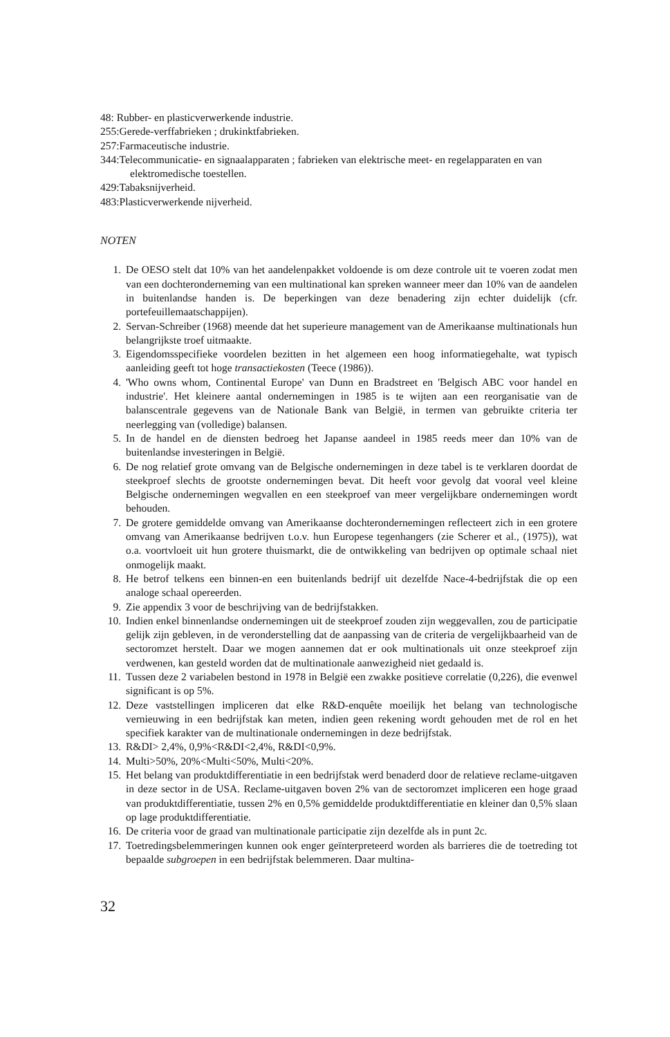48: Rubber- en plasticverwerkende industrie.
255:Gerede-verffabrieken ; drukinktfabrieken.
257:Farmaceutische industrie.
344:Telecommunicatie- en signaalapparaten ; fabrieken van elektrische meet- en regelapparaten en van elektromedische toestellen.
429:Tabaksnijverheid.
483:Plasticverwerkende nijverheid.
NOTEN
1. De OESO stelt dat 10% van het aandelenpakket voldoende is om deze controle uit te voeren zodat men van een dochteronderneming van een multinational kan spreken wanneer meer dan 10% van de aandelen in buitenlandse handen is. De beperkingen van deze benadering zijn echter duidelijk (cfr. portefeuillemaatschappijen).
2. Servan-Schreiber (1968) meende dat het superieure management van de Amerikaanse multinationals hun belangrijkste troef uitmaakte.
3. Eigendomsspecifieke voordelen bezitten in het algemeen een hoog informatiegehalte, wat typisch aanleiding geeft tot hoge transactiekosten (Teece (1986)).
4. 'Who owns whom, Continental Europe' van Dunn en Bradstreet en 'Belgisch ABC voor handel en industrie'. Het kleinere aantal ondernemingen in 1985 is te wijten aan een reorganisatie van de balanscentrale gegevens van de Nationale Bank van België, in termen van gebruikte criteria ter neerlegging van (volledige) balansen.
5. In de handel en de diensten bedroeg het Japanse aandeel in 1985 reeds meer dan 10% van de buitenlandse investeringen in België.
6. De nog relatief grote omvang van de Belgische ondernemingen in deze tabel is te verklaren doordat de steekproef slechts de grootste ondernemingen bevat. Dit heeft voor gevolg dat vooral veel kleine Belgische ondernemingen wegvallen en een steekproef van meer vergelijkbare ondernemingen wordt behouden.
7. De grotere gemiddelde omvang van Amerikaanse dochterondernemingen reflecteert zich in een grotere omvang van Amerikaanse bedrijven t.o.v. hun Europese tegenhangers (zie Scherer et al., (1975)), wat o.a. voortvloeit uit hun grotere thuismarkt, die de ontwikkeling van bedrijven op optimale schaal niet onmogelijk maakt.
8. He betrof telkens een binnen-en een buitenlands bedrijf uit dezelfde Nace-4-bedrijfstak die op een analoge schaal opereerden.
9. Zie appendix 3 voor de beschrijving van de bedrijfstakken.
10. Indien enkel binnenlandse ondernemingen uit de steekproef zouden zijn weggevallen, zou de participatie gelijk zijn gebleven, in de veronderstelling dat de aanpassing van de criteria de vergelijkbaarheid van de sectoromzet herstelt. Daar we mogen aannemen dat er ook multinationals uit onze steekproef zijn verdwenen, kan gesteld worden dat de multinationale aanwezigheid niet gedaald is.
11. Tussen deze 2 variabelen bestond in 1978 in België een zwakke positieve correlatie (0,226), die evenwel significant is op 5%.
12. Deze vaststellingen impliceren dat elke R&D-enquête moeilijk het belang van technologische vernieuwing in een bedrijfstak kan meten, indien geen rekening wordt gehouden met de rol en het specifiek karakter van de multinationale ondernemingen in deze bedrijfstak.
13. R&DI> 2,4%, 0,9%<R&DI<2,4%, R&DI<0,9%.
14. Multi>50%, 20%<Multi<50%, Multi<20%.
15. Het belang van produktdifferentiatie in een bedrijfstak werd benaderd door de relatieve reclame-uitgaven in deze sector in de USA. Reclame-uitgaven boven 2% van de sectoromzet impliceren een hoge graad van produktdifferentiatie, tussen 2% en 0,5% gemiddelde produktdifferentiatie en kleiner dan 0,5% slaan op lage produktdifferentiatie.
16. De criteria voor de graad van multinationale participatie zijn dezelfde als in punt 2c.
17. Toetredingsbelemmeringen kunnen ook enger geïnterpreteerd worden als barrieres die de toetreding tot bepaalde subgroepen in een bedrijfstak belemmeren. Daar multina-
32